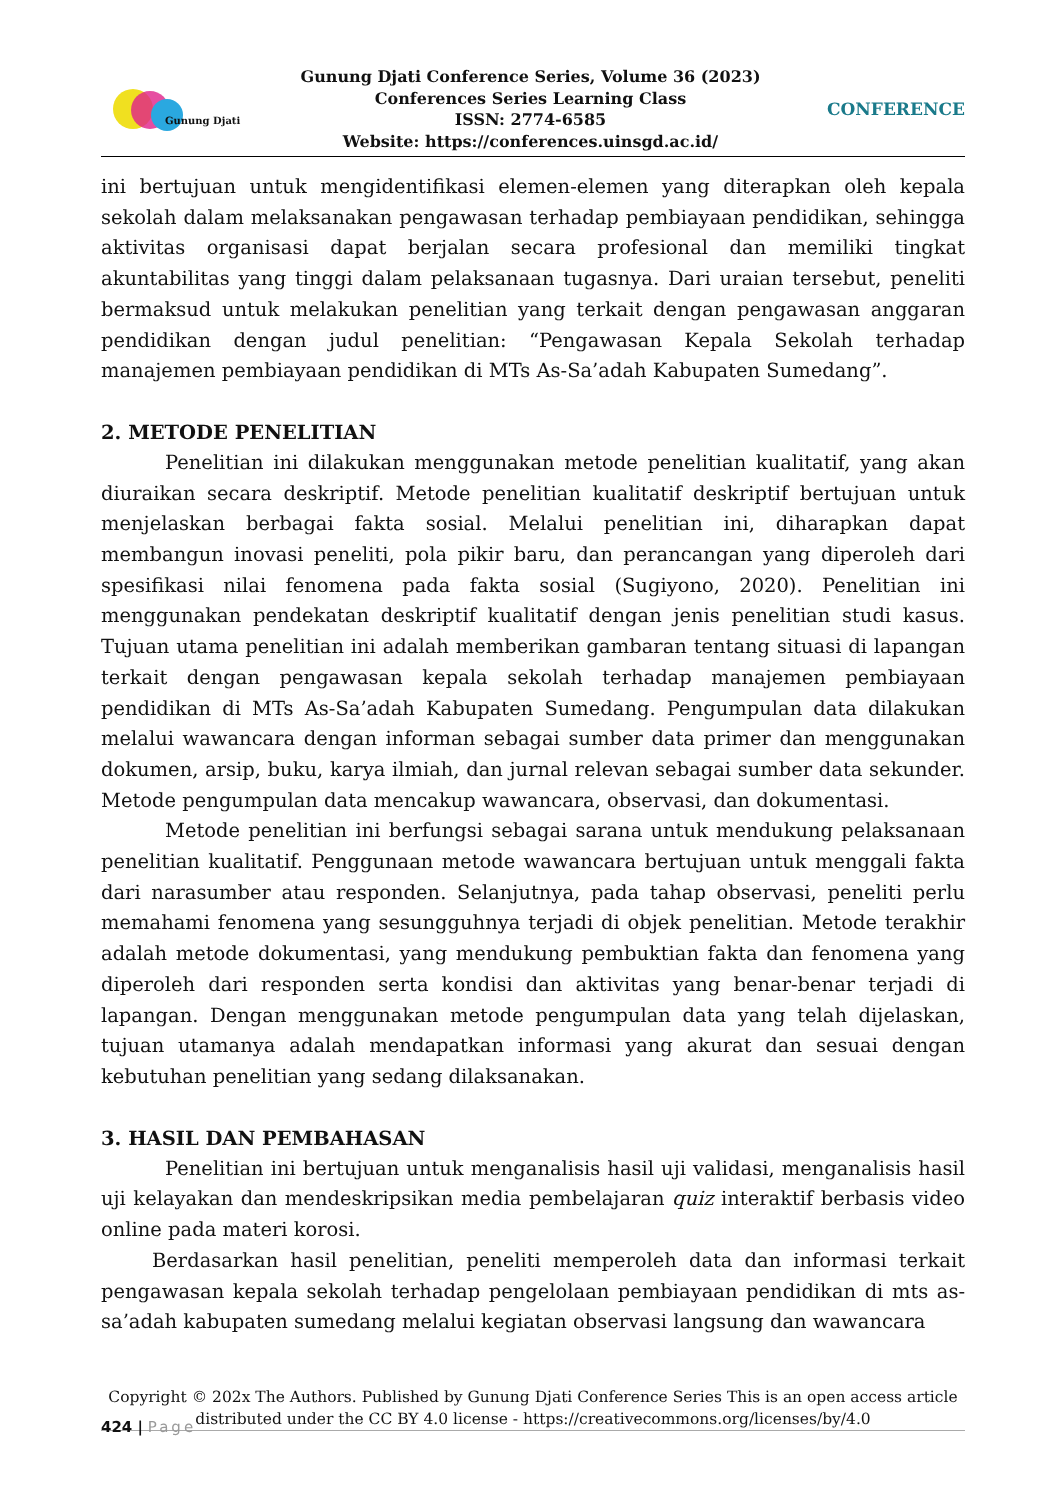Gunung Djati
Gunung Djati Conference Series, Volume 36 (2023)
Conferences Series Learning Class
ISSN: 2774-6585
Website: https://conferences.uinsgd.ac.id/
CONFERENCE
ini bertujuan untuk mengidentifikasi elemen-elemen yang diterapkan oleh kepala sekolah dalam melaksanakan pengawasan terhadap pembiayaan pendidikan, sehingga aktivitas organisasi dapat berjalan secara profesional dan memiliki tingkat akuntabilitas yang tinggi dalam pelaksanaan tugasnya. Dari uraian tersebut, peneliti bermaksud untuk melakukan penelitian yang terkait dengan pengawasan anggaran pendidikan dengan judul penelitian: “Pengawasan Kepala Sekolah terhadap manajemen pembiayaan pendidikan di MTs As-Sa’adah Kabupaten Sumedang”.
2. METODE PENELITIAN
Penelitian ini dilakukan menggunakan metode penelitian kualitatif, yang akan diuraikan secara deskriptif. Metode penelitian kualitatif deskriptif bertujuan untuk menjelaskan berbagai fakta sosial. Melalui penelitian ini, diharapkan dapat membangun inovasi peneliti, pola pikir baru, dan perancangan yang diperoleh dari spesifikasi nilai fenomena pada fakta sosial (Sugiyono, 2020). Penelitian ini menggunakan pendekatan deskriptif kualitatif dengan jenis penelitian studi kasus. Tujuan utama penelitian ini adalah memberikan gambaran tentang situasi di lapangan terkait dengan pengawasan kepala sekolah terhadap manajemen pembiayaan pendidikan di MTs As-Sa’adah Kabupaten Sumedang. Pengumpulan data dilakukan melalui wawancara dengan informan sebagai sumber data primer dan menggunakan dokumen, arsip, buku, karya ilmiah, dan jurnal relevan sebagai sumber data sekunder. Metode pengumpulan data mencakup wawancara, observasi, dan dokumentasi.
Metode penelitian ini berfungsi sebagai sarana untuk mendukung pelaksanaan penelitian kualitatif. Penggunaan metode wawancara bertujuan untuk menggali fakta dari narasumber atau responden. Selanjutnya, pada tahap observasi, peneliti perlu memahami fenomena yang sesungguhnya terjadi di objek penelitian. Metode terakhir adalah metode dokumentasi, yang mendukung pembuktian fakta dan fenomena yang diperoleh dari responden serta kondisi dan aktivitas yang benar-benar terjadi di lapangan. Dengan menggunakan metode pengumpulan data yang telah dijelaskan, tujuan utamanya adalah mendapatkan informasi yang akurat dan sesuai dengan kebutuhan penelitian yang sedang dilaksanakan.
3. HASIL DAN PEMBAHASAN
Penelitian ini bertujuan untuk menganalisis hasil uji validasi, menganalisis hasil uji kelayakan dan mendeskripsikan media pembelajaran quiz interaktif berbasis video online pada materi korosi.
Berdasarkan hasil penelitian, peneliti memperoleh data dan informasi terkait pengawasan kepala sekolah terhadap pengelolaan pembiayaan pendidikan di mts as-sa’adah kabupaten sumedang melalui kegiatan observasi langsung dan wawancara
Copyright © 202x The Authors. Published by Gunung Djati Conference Series This is an open access article distributed under the CC BY 4.0 license - https://creativecommons.org/licenses/by/4.0
424 | Page